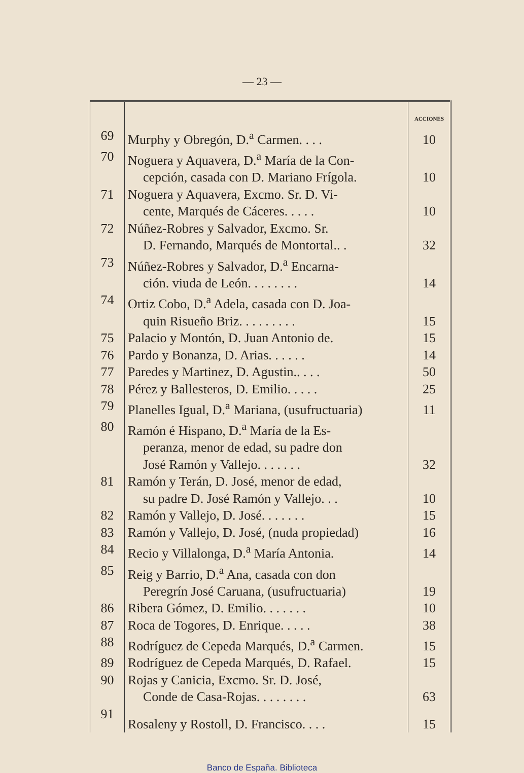— 23 —
| | | ACCIONES |
| --- | --- | --- |
| 69 | Murphy y Obregón, D.<sup>a</sup> Carmen. . . . | 10 |
| 70 | Noguera y Aquavera, D.<sup>a</sup> María de la Con- cepción, casada con D. Mariano Frígola. | 10 |
| 71 | Noguera y Aquavera, Excmo. Sr. D. Vi- cente, Marqués de Cáceres. . . . . | 10 |
| 72 | Núñez-Robres y Salvador, Excmo. Sr. D. Fernando, Marqués de Montortal.. . | 32 |
| 73 | Núñez-Robres y Salvador, D.<sup>a</sup> Encarna- ción. viuda de León. . . . . . . . | 14 |
| 74 | Ortiz Cobo, D.<sup>a</sup> Adela, casada con D. Joa- quin Risueño Briz. . . . . . . . . | 15 |
| 75 | Palacio y Montón, D. Juan Antonio de. | 15 |
| 76 | Pardo y Bonanza, D. Arias. . . . . . | 14 |
| 77 | Paredes y Martinez, D. Agustin.. . . . | 50 |
| 78 | Pérez y Ballesteros, D. Emilio. . . . . | 25 |
| 79 | Planelles Igual, D.<sup>a</sup> Mariana, (usufructuaria) | 11 |
| 80 | Ramón é Hispano, D.<sup>a</sup> María de la Es- peranza, menor de edad, su padre don José Ramón y Vallejo. . . . . . . | 32 |
| 81 | Ramón y Terán, D. José, menor de edad, su padre D. José Ramón y Vallejo. . . | 10 |
| 82 | Ramón y Vallejo, D. José. . . . . . . | 15 |
| 83 | Ramón y Vallejo, D. José, (nuda propiedad) | 16 |
| 84 | Recio y Villalonga, D.<sup>a</sup> María Antonia. | 14 |
| 85 | Reig y Barrio, D.<sup>a</sup> Ana, casada con don Peregrín José Caruana, (usufructuaria) | 19 |
| 86 | Ribera Gómez, D. Emilio. . . . . . . | 10 |
| 87 | Roca de Togores, D. Enrique. . . . . | 38 |
| 88 | Rodríguez de Cepeda Marqués, D.<sup>a</sup> Carmen. | 15 |
| 89 | Rodríguez de Cepeda Marqués, D. Rafael. | 15 |
| 90 | Rojas y Canicia, Excmo. Sr. D. José, Conde de Casa-Rojas. . . . . . . . | 63 |
| 91 | Rosaleny y Rostoll, D. Francisco. . . . | 15 |
Banco de España. Biblioteca